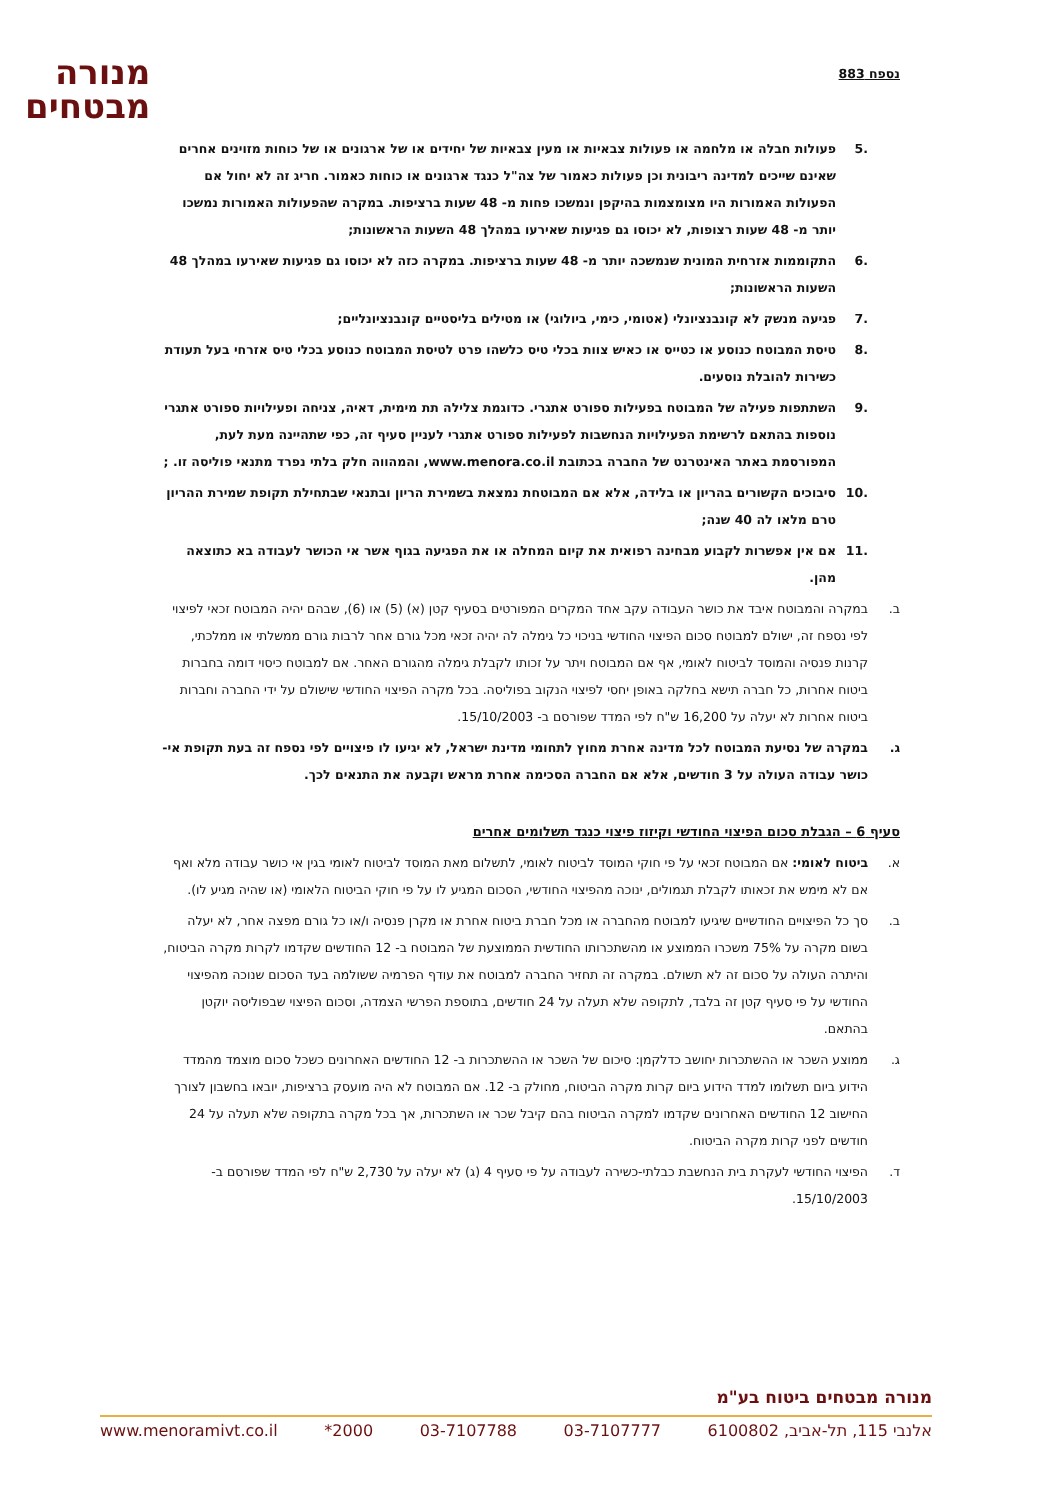נספח 883
מנורה
מבטחים
.5 פעולות חבלה או מלחמה או פעולות צבאיות או מעין צבאיות של יחידים או של ארגונים או של כוחות מזוינים אחרים שאינם שייכים למדינה ריבונית וכן פעולות כאמור של צה"ל כנגד ארגונים או כוחות כאמור. חריג זה לא יחול אם הפעולות האמורות היו מצומצמות בהיקפן ונמשכו פחות מ- 48 שעות ברציפות. במקרה שהפעולות האמורות נמשכו יותר מ- 48 שעות רצופות, לא יכוסו גם פגיעות שאירעו במהלך 48 השעות הראשונות;
.6 התקוממות אזרחית המונית שנמשכה יותר מ- 48 שעות ברציפות. במקרה כזה לא יכוסו גם פגיעות שאירעו במהלך 48 השעות הראשונות;
.7 פגיעה מנשק לא קונבנציונלי (אטומי, כימי, ביולוגי) או מטילים בליסטיים קונבנציונליים;
.8 טיסת המבוטח כנוסע או כטייס או כאיש צוות בכלי טיס כלשהו פרט לטיסת המבוטח כנוסע בכלי טיס אזרחי בעל תעודת כשירות להובלת נוסעים.
.9 השתתפות פעילה של המבוטח בפעילות ספורט אתגרי. כדוגמת צלילה תת מימית, דאיה, צניחה ופעילויות ספורט אתגרי נוספות בהתאם לרשימת הפעילויות הנחשבות לפעילות ספורט אתגרי לעניין סעיף זה, כפי שתהיינה מעת לעת, המפורסמת באתר האינטרנט של החברה בכתובת www.menora.co.il, והמהווה חלק בלתי נפרד מתנאי פוליסה זו. ;
.10 סיבוכים הקשורים בהריון או בלידה, אלא אם המבוטחת נמצאת בשמירת הריון ובתנאי שבתחילת תקופת שמירת ההריון טרם מלאו לה 40 שנה;
.11 אם אין אפשרות לקבוע מבחינה רפואית את קיום המחלה או את הפגיעה בגוף אשר אי הכושר לעבודה בא כתוצאה מהן.
ב. במקרה והמבוטח איבד את כושר העבודה עקב אחד המקרים המפורטים בסעיף קטן (א) (5) או (6), שבהם יהיה המבוטח זכאי לפיצוי לפי נספח זה, ישולם למבוטח סכום הפיצוי החודשי בניכוי כל גימלה לה יהיה זכאי מכל גורם אחר לרבות גורם ממשלתי או ממלכתי, קרנות פנסיה והמוסד לביטוח לאומי, אף אם המבוטח ויתר על זכותו לקבלת גימלה מהגורם האחר. אם למבוטח כיסוי דומה בחברות ביטוח אחרות, כל חברה תישא בחלקה באופן יחסי לפיצוי הנקוב בפוליסה. בכל מקרה הפיצוי החודשי שישולם על ידי החברה וחברות ביטוח אחרות לא יעלה על 16,200 ש"ח לפי המדד שפורסם ב- 15/10/2003.
ג. במקרה של נסיעת המבוטח לכל מדינה אחרת מחוץ לתחומי מדינת ישראל, לא יגיעו לו פיצויים לפי נספח זה בעת תקופת אי-כושר עבודה העולה על 3 חודשים, אלא אם החברה הסכימה אחרת מראש וקבעה את התנאים לכך.
סעיף 6 – הגבלת סכום הפיצוי החודשי וקיזוז פיצוי כנגד תשלומים אחרים
א. ביטוח לאומי: אם המבוטח זכאי על פי חוקי המוסד לביטוח לאומי, לתשלום מאת המוסד לביטוח לאומי בגין אי כושר עבודה מלא ואף אם לא מימש את זכאותו לקבלת תגמולים, ינוכה מהפיצוי החודשי, הסכום המגיע לו על פי חוקי הביטוח הלאומי (או שהיה מגיע לו).
ב. סך כל הפיצויים החודשיים שיגיעו למבוטח מהחברה או מכל חברת ביטוח אחרת או מקרן פנסיה ו/או כל גורם מפצה אחר, לא יעלה בשום מקרה על 75% משכרו הממוצע או מהשתכרותו החודשית הממוצעת של המבוטח ב- 12 החודשים שקדמו לקרות מקרה הביטוח, והיתרה העולה על סכום זה לא תשולם. במקרה זה תחזיר החברה למבוטח את עודף הפרמיה ששולמה בעד הסכום שנוכה מהפיצוי החודשי על פי סעיף קטן זה בלבד, לתקופה שלא תעלה על 24 חודשים, בתוספת הפרשי הצמדה, וסכום הפיצוי שבפוליסה יוקטן בהתאם.
ג. ממוצע השכר או ההשתכרות יחושב כדלקמן: סיכום של השכר או ההשתכרות ב- 12 החודשים האחרונים כשכל סכום מוצמד מהמדד הידוע ביום תשלומו למדד הידוע ביום קרות מקרה הביטוח, מחולק ב- 12. אם המבוטח לא היה מועסק ברציפות, יובאו בחשבון לצורך החישוב 12 החודשים האחרונים שקדמו למקרה הביטוח בהם קיבל שכר או השתכרות, אך בכל מקרה בתקופה שלא תעלה על 24 חודשים לפני קרות מקרה הביטוח.
ד. הפיצוי החודשי לעקרת בית הנחשבת כבלתי-כשירה לעבודה על פי סעיף 4 (ג) לא יעלה על 2,730 ש"ח לפי המדד שפורסם ב- 15/10/2003.
מנורה מבטחים ביטוח בע"מ
אלנבי 115, תל-אביב, 6100802 03-7107777 03-7107788 2000* www.menoramivt.co.il